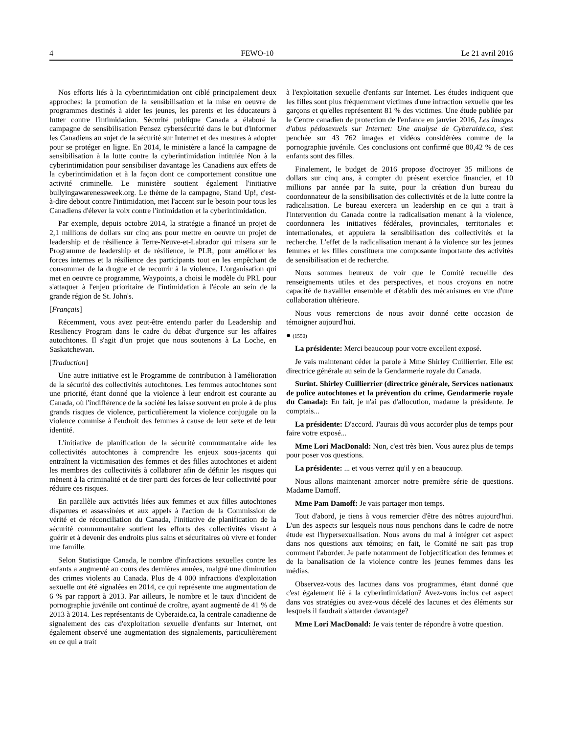4 FEWO-10 Le 21 avril 2016
Nos efforts liés à la cyberintimidation ont ciblé principalement deux approches: la promotion de la sensibilisation et la mise en oeuvre de programmes destinés à aider les jeunes, les parents et les éducateurs à lutter contre l'intimidation. Sécurité publique Canada a élaboré la campagne de sensibilisation Pensez cybersécurité dans le but d'informer les Canadiens au sujet de la sécurité sur Internet et des mesures à adopter pour se protéger en ligne. En 2014, le ministère a lancé la campagne de sensibilisation à la lutte contre la cyberintimidation intitulée Non à la cyberintimidation pour sensibiliser davantage les Canadiens aux effets de la cyberintimidation et à la façon dont ce comportement constitue une activité criminelle. Le ministère soutient également l'initiative bullyingawarenessweek.org. Le thème de la campagne, Stand Up!, c'est-à-dire debout contre l'intimidation, met l'accent sur le besoin pour tous les Canadiens d'élever la voix contre l'intimidation et la cyberintimidation.
Par exemple, depuis octobre 2014, la stratégie a financé un projet de 2,1 millions de dollars sur cinq ans pour mettre en oeuvre un projet de leadership et de résilience à Terre-Neuve-et-Labrador qui misera sur le Programme de leadership et de résilience, le PLR, pour améliorer les forces internes et la résilience des participants tout en les empêchant de consommer de la drogue et de recourir à la violence. L'organisation qui met en oeuvre ce programme, Waypoints, a choisi le modèle du PRL pour s'attaquer à l'enjeu prioritaire de l'intimidation à l'école au sein de la grande région de St. John's.
[Français]
Récemment, vous avez peut-être entendu parler du Leadership and Resiliency Program dans le cadre du débat d'urgence sur les affaires autochtones. Il s'agit d'un projet que nous soutenons à La Loche, en Saskatchewan.
[Traduction]
Une autre initiative est le Programme de contribution à l'amélioration de la sécurité des collectivités autochtones. Les femmes autochtones sont une priorité, étant donné que la violence à leur endroit est courante au Canada, où l'indifférence de la société les laisse souvent en proie à de plus grands risques de violence, particulièrement la violence conjugale ou la violence commise à l'endroit des femmes à cause de leur sexe et de leur identité.
L'initiative de planification de la sécurité communautaire aide les collectivités autochtones à comprendre les enjeux sous-jacents qui entraînent la victimisation des femmes et des filles autochtones et aident les membres des collectivités à collaborer afin de définir les risques qui mènent à la criminalité et de tirer parti des forces de leur collectivité pour réduire ces risques.
En parallèle aux activités liées aux femmes et aux filles autochtones disparues et assassinées et aux appels à l'action de la Commission de vérité et de réconciliation du Canada, l'initiative de planification de la sécurité communautaire soutient les efforts des collectivités visant à guérir et à devenir des endroits plus sains et sécuritaires où vivre et fonder une famille.
Selon Statistique Canada, le nombre d'infractions sexuelles contre les enfants a augmenté au cours des dernières années, malgré une diminution des crimes violents au Canada. Plus de 4 000 infractions d'exploitation sexuelle ont été signalées en 2014, ce qui représente une augmentation de 6 % par rapport à 2013. Par ailleurs, le nombre et le taux d'incident de pornographie juvénile ont continué de croître, ayant augmenté de 41 % de 2013 à 2014. Les représentants de Cyberaide.ca, la centrale canadienne de signalement des cas d'exploitation sexuelle d'enfants sur Internet, ont également observé une augmentation des signalements, particulièrement en ce qui a trait
à l'exploitation sexuelle d'enfants sur Internet. Les études indiquent que les filles sont plus fréquemment victimes d'une infraction sexuelle que les garçons et qu'elles représentent 81 % des victimes. Une étude publiée par le Centre canadien de protection de l'enfance en janvier 2016, Les images d'abus pédosexuels sur Internet: Une analyse de Cyberaide.ca, s'est penchée sur 43 762 images et vidéos considérées comme de la pornographie juvénile. Ces conclusions ont confirmé que 80,42 % de ces enfants sont des filles.
Finalement, le budget de 2016 propose d'octroyer 35 millions de dollars sur cinq ans, à compter du présent exercice financier, et 10 millions par année par la suite, pour la création d'un bureau du coordonnateur de la sensibilisation des collectivités et de la lutte contre la radicalisation. Le bureau exercera un leadership en ce qui a trait à l'intervention du Canada contre la radicalisation menant à la violence, coordonnera les initiatives fédérales, provinciales, territoriales et internationales, et appuiera la sensibilisation des collectivités et la recherche. L'effet de la radicalisation menant à la violence sur les jeunes femmes et les filles constituera une composante importante des activités de sensibilisation et de recherche.
Nous sommes heureux de voir que le Comité recueille des renseignements utiles et des perspectives, et nous croyons en notre capacité de travailler ensemble et d'établir des mécanismes en vue d'une collaboration ultérieure.
Nous vous remercions de nous avoir donné cette occasion de témoigner aujourd'hui.
● (1550)
La présidente: Merci beaucoup pour votre excellent exposé.
Je vais maintenant céder la parole à Mme Shirley Cuillierrier. Elle est directrice générale au sein de la Gendarmerie royale du Canada.
Surint. Shirley Cuillierrier (directrice générale, Services nationaux de police autochtones et la prévention du crime, Gendarmerie royale du Canada): En fait, je n'ai pas d'allocution, madame la présidente. Je comptais...
La présidente: D'accord. J'aurais dû vous accorder plus de temps pour faire votre exposé...
Mme Lori MacDonald: Non, c'est très bien. Vous aurez plus de temps pour poser vos questions.
La présidente: ... et vous verrez qu'il y en a beaucoup.
Nous allons maintenant amorcer notre première série de questions. Madame Damoff.
Mme Pam Damoff: Je vais partager mon temps.
Tout d'abord, je tiens à vous remercier d'être des nôtres aujourd'hui. L'un des aspects sur lesquels nous nous penchons dans le cadre de notre étude est l'hypersexualisation. Nous avons du mal à intégrer cet aspect dans nos questions aux témoins; en fait, le Comité ne sait pas trop comment l'aborder. Je parle notamment de l'objectification des femmes et de la banalisation de la violence contre les jeunes femmes dans les médias.
Observez-vous des lacunes dans vos programmes, étant donné que c'est également lié à la cyberintimidation? Avez-vous inclus cet aspect dans vos stratégies ou avez-vous décelé des lacunes et des éléments sur lesquels il faudrait s'attarder davantage?
Mme Lori MacDonald: Je vais tenter de répondre à votre question.